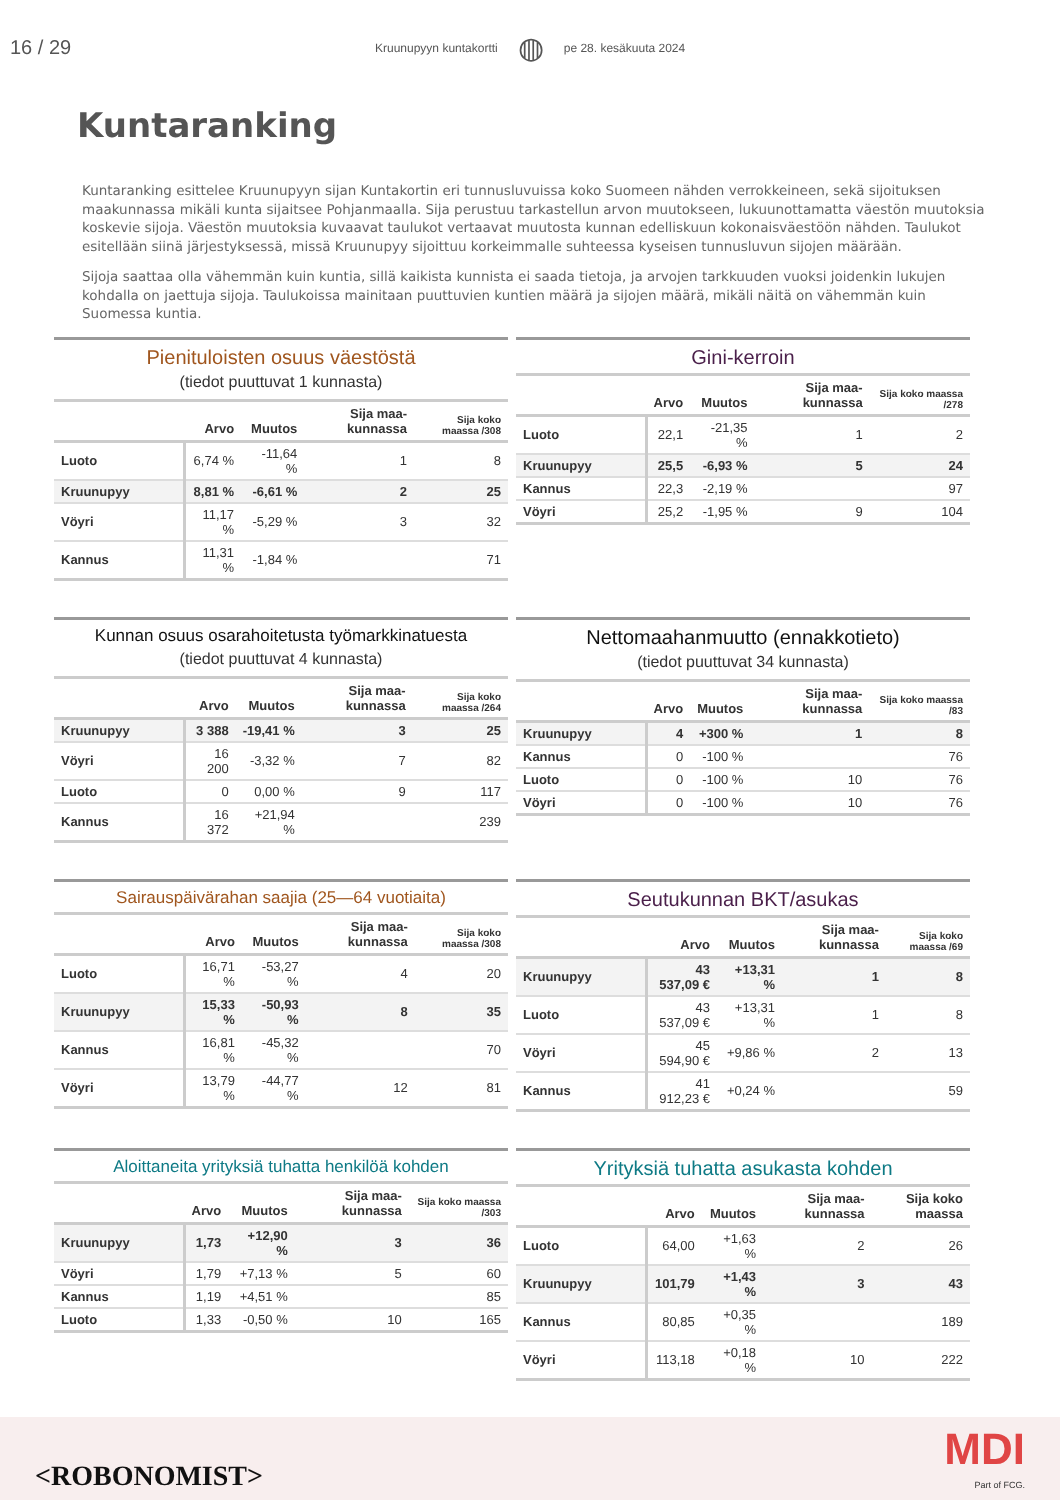16 / 29 Kruunupyyn kuntakortti ◍ pe 28. kesäkuuta 2024
Kuntaranking
Kuntaranking esittelee Kruunupyyn sijan Kuntakortin eri tunnusluvuissa koko Suomeen nähden verrokkeineen, sekä sijoituksen maakunnassa mikäli kunta sijaitsee Pohjanmaalla. Sija perustuu tarkastellun arvon muutokseen, lukuunottamatta väestön muutoksia koskevie sijoja. Väestön muutoksia kuvaavat taulukot vertaavat muutosta kunnan edelliskuun kokonaisväestöön nähden. Taulukot esitellään siinä järjestyksessä, missä Kruunupyy sijoittuu korkeimmalle suhteessa kyseisen tunnusluvun sijojen määrään.
Sijoja saattaa olla vähemmän kuin kuntia, sillä kaikista kunnista ei saada tietoja, ja arvojen tarkkuuden vuoksi joidenkin lukujen kohdalla on jaettuja sijoja. Taulukoissa mainitaan puuttuvien kuntien määrä ja sijojen määrä, mikäli näitä on vähemmän kuin Suomessa kuntia.
Pienituloisten osuus väestöstä
(tiedot puuttuvat 1 kunnasta)
| | Arvo | Muutos | Sija maa-kunnassa | Sija koko maassa /308 |
| --- | --- | --- | --- | --- |
| Luoto | 6,74 % | -11,64 % | 1 | 8 |
| Kruunupyy | 8,81 % | -6,61 % | 2 | 25 |
| Vöyri | 11,17 % | -5,29 % | 3 | 32 |
| Kannus | 11,31 % | -1,84 % | | 71 |
Gini-kerroin
| | Arvo | Muutos | Sija maa-kunnassa | Sija koko maassa /278 |
| --- | --- | --- | --- | --- |
| Luoto | 22,1 | -21,35 % | 1 | 2 |
| Kruunupyy | 25,5 | -6,93 % | 5 | 24 |
| Kannus | 22,3 | -2,19 % | | 97 |
| Vöyri | 25,2 | -1,95 % | 9 | 104 |
Kunnan osuus osarahoitetusta työmarkkinatuesta
(tiedot puuttuvat 4 kunnasta)
| | Arvo | Muutos | Sija maa-kunnassa | Sija koko maassa /264 |
| --- | --- | --- | --- | --- |
| Kruunupyy | 3 388 | -19,41 % | 3 | 25 |
| Vöyri | 16 200 | -3,32 % | 7 | 82 |
| Luoto | 0 | 0,00 % | 9 | 117 |
| Kannus | 16 372 | +21,94 % | | 239 |
Nettomaahanmuutto (ennakkotieto)
(tiedot puuttuvat 34 kunnasta)
| | Arvo | Muutos | Sija maa-kunnassa | Sija koko maassa /83 |
| --- | --- | --- | --- | --- |
| Kruunupyy | 4 | +300 % | 1 | 8 |
| Kannus | 0 | -100 % | | 76 |
| Luoto | 0 | -100 % | 10 | 76 |
| Vöyri | 0 | -100 % | 10 | 76 |
Sairauspäivärahan saajia (25—64 vuotiaita)
| | Arvo | Muutos | Sija maa-kunnassa | Sija koko maassa /308 |
| --- | --- | --- | --- | --- |
| Luoto | 16,71 % | -53,27 % | 4 | 20 |
| Kruunupyy | 15,33 % | -50,93 % | 8 | 35 |
| Kannus | 16,81 % | -45,32 % | | 70 |
| Vöyri | 13,79 % | -44,77 % | 12 | 81 |
Seutukunnan BKT/asukas
| | Arvo | Muutos | Sija maa-kunnassa | Sija koko maassa /69 |
| --- | --- | --- | --- | --- |
| Kruunupyy | 43 537,09 € | +13,31 % | 1 | 8 |
| Luoto | 43 537,09 € | +13,31 % | 1 | 8 |
| Vöyri | 45 594,90 € | +9,86 % | 2 | 13 |
| Kannus | 41 912,23 € | +0,24 % | | 59 |
Aloittaneita yrityksiä tuhatta henkilöä kohden
| | Arvo | Muutos | Sija maa-kunnassa | Sija koko maassa /303 |
| --- | --- | --- | --- | --- |
| Kruunupyy | 1,73 | +12,90 % | 3 | 36 |
| Vöyri | 1,79 | +7,13 % | 5 | 60 |
| Kannus | 1,19 | +4,51 % | | 85 |
| Luoto | 1,33 | -0,50 % | 10 | 165 |
Yrityksiä tuhatta asukasta kohden
| | Arvo | Muutos | Sija maa-kunnassa | Sija koko maassa |
| --- | --- | --- | --- | --- |
| Luoto | 64,00 | +1,63 % | 2 | 26 |
| Kruunupyy | 101,79 | +1,43 % | 3 | 43 |
| Kannus | 80,85 | +0,35 % | | 189 |
| Vöyri | 113,18 | +0,18 % | 10 | 222 |
<ROBONOMIST> MDI
Part of FCG.